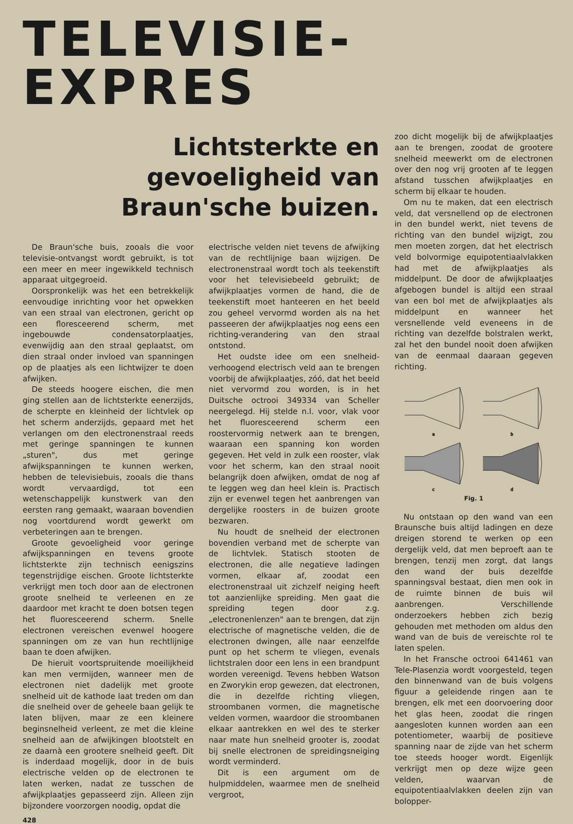TELEVISIE-EXPRES
Lichtsterkte en gevoeligheid van
Braun'sche buizen.
De Braun'sche buis, zooals die voor televisie-ontvangst wordt gebruikt, is tot een meer en meer ingewikkeld technisch apparaat uitgegroeid.
Oorspronkelijk was het een betrekkelijk eenvoudige inrichting voor het opwekken van een straal van electronen, gericht op een floresceerend scherm, met ingebouwde condensatorplaatjes, evenwijdig aan den straal geplaatst, om dien straal onder invloed van spanningen op de plaatjes als een lichtwijzer te doen afwijken.
De steeds hoogere eischen, die men ging stellen aan de lichtsterkte eenerzijds, de scherpte en kleinheid der lichtvlek op het scherm anderzijds, gepaard met het verlangen om den electronenstraal reeds met geringe spanningen te kunnen „sturen", dus met geringe afwijkspanningen te kunnen werken, hebben de televisiebuis, zooals die thans wordt vervaardigd, tot een wetenschappelijk kunstwerk van den eersten rang gemaakt, waaraan bovendien nog voortdurend wordt gewerkt om verbeteringen aan te brengen.
Groote gevoeligheid voor geringe afwijkspanningen en tevens groote lichtsterkte zijn technisch eenigszins tegenstrijdige eischen. Groote lichtsterkte verkrijgt men toch door aan de electronen groote snelheid te verleenen en ze daardoor met kracht te doen botsen tegen het fluoresceerend scherm. Snelle electronen vereischen evenwel hoogere spanningen om ze van hun rechtlijnige baan te doen afwijken.
De hieruit voortspruitende moeilijkheid kan men vermijden, wanneer men de electronen niet dadelijk met groote snelheid uit de kathode laat treden om dan die snelheid over de geheele baan gelijk te laten blijven, maar ze een kleinere beginsnelheid verleent, ze met die kleine snelheid aan de afwijkingen blootstelt en ze daarnà een grootere snelheid geeft. Dit is inderdaad mogelijk, door in de buis electrische velden op de electronen te laten werken, nadat ze tusschen de afwijkplaatjes gepasseerd zijn. Alleen zijn bijzondere voorzorgen noodig, opdat die
428
electrische velden niet tevens de afwijking van de rechtlijnige baan wijzigen. De electronenstraal wordt toch als teekenstift voor het televisiebeeld gebruikt; de afwijkplaatjes vormen de hand, die de teekenstift moet hanteeren en het beeld zou geheel vervormd worden als na het passeeren der afwijkplaatjes nog eens een richting-verandering van den straal ontstond.
Het oudste idee om een snelheid-verhoogend electrisch veld aan te brengen voorbij de afwijkplaatjes, zóó, dat het beeld niet vervormd zou worden, is in het Duitsche octrooi 349334 van Scheller neergelegd. Hij stelde n.l. voor, vlak voor het fluoresceerend scherm een roostervormig netwerk aan te brengen, waaraan een spanning kon worden gegeven. Het veld in zulk een rooster, vlak voor het scherm, kan den straal nooit belangrijk doen afwijken, omdat de nog af te leggen weg dan heel klein is. Practisch zijn er evenwel tegen het aanbrengen van dergelijke roosters in de buizen groote bezwaren.
Nu houdt de snelheid der electronen bovendien verband met de scherpte van de lichtvlek. Statisch stooten de electronen, die alle negatieve ladingen vormen, elkaar af, zoodat een electronenstraal uit zichzelf neiging heeft tot aanzienlijke spreiding. Men gaat die spreiding tegen door z.g. „electronenlenzen" aan te brengen, dat zijn electrische of magnetische velden, die de electronen dwingen, alle naar eenzelfde punt op het scherm te vliegen, evenals lichtstralen door een lens in een brandpunt worden vereenigd. Tevens hebben Watson en Zworykin erop gewezen, dat electronen, die in dezelfde richting vliegen, stroombanen vormen, die magnetische velden vormen, waardoor die stroombanen elkaar aantrekken en wel des te sterker naar mate hun snelheid grooter is, zoodat bij snelle electronen de spreidingsneiging wordt verminderd.
Dit is een argument om de hulpmiddelen, waarmee men de snelheid vergroot,
zoo dicht mogelijk bij de afwijkplaatjes aan te brengen, zoodat de grootere snelheid meewerkt om de electronen over den nog vrij grooten af te leggen afstand tusschen afwijkplaatjes en scherm bij elkaar te houden.
Om nu te maken, dat een electrisch veld, dat versnellend op de electronen in den bundel werkt, niet tevens de richting van den bundel wijzigt, zou men moeten zorgen, dat het electrisch veld bolvormige equipotentiaalvlakken had met de afwijkplaatjes als middelpunt. De door de afwijkplaatjes afgebogen bundel is altijd een straal van een bol met de afwijkplaatjes als middelpunt en wanneer het versnellende veld eveneens in de richting van dezelfde bolstralen werkt, zal het den bundel nooit doen afwijken van de eenmaal daaraan gegeven richting.
a
b
c
d
Fig. 1
Nu ontstaan op den wand van een Braunsche buis altijd ladingen en deze dreigen storend te werken op een dergelijk veld, dat men beproeft aan te brengen, tenzij men zorgt, dat langs den wand der buis dezelfde spanningsval bestaat, dien men ook in de ruimte binnen de buis wil aanbrengen. Verschillende onderzoekers hebben zich bezig gehouden met methoden om aldus den wand van de buis de vereischte rol te laten spelen.
In het Fransche octrooi 641461 van Tele-Plasenzia wordt voorgesteld, tegen den binnenwand van de buis volgens figuur a geleidende ringen aan te brengen, elk met een doorvoering door het glas heen, zoodat die ringen aangesloten kunnen worden aan een potentiometer, waarbij de positieve spanning naar de zijde van het scherm toe steeds hooger wordt. Eigenlijk verkrijgt men op deze wijze geen velden, waarvan de equipotentiaalvlakken deelen zijn van bolopper-